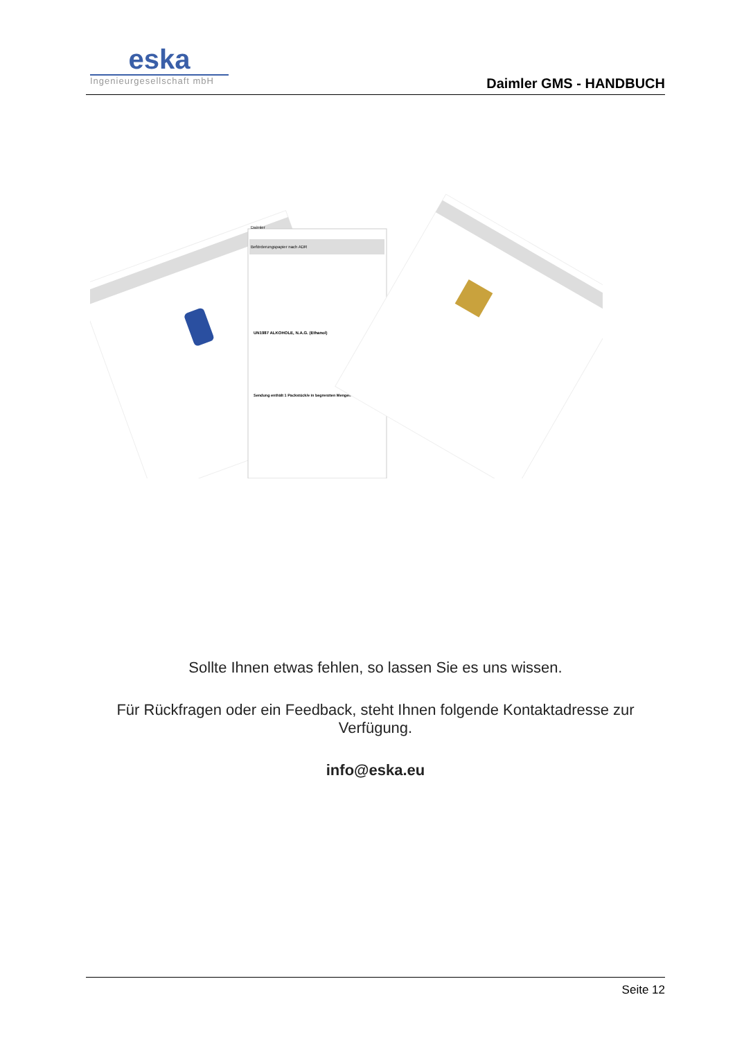eska
Ingenieurgesellschaft mbH
Daimler GMS - HANDBUCH
Daimler
Beförderungspapier nach ADR
UN1987 ALKOHOLE, N.A.G. (Ethanol)
Sendung enthält 1 Packstück/e in begrenzten Mengen
Sollte Ihnen etwas fehlen, so lassen Sie es uns wissen.
Für Rückfragen oder ein Feedback, steht Ihnen folgende Kontaktadresse zur Verfügung.
info@eska.eu
Seite 12